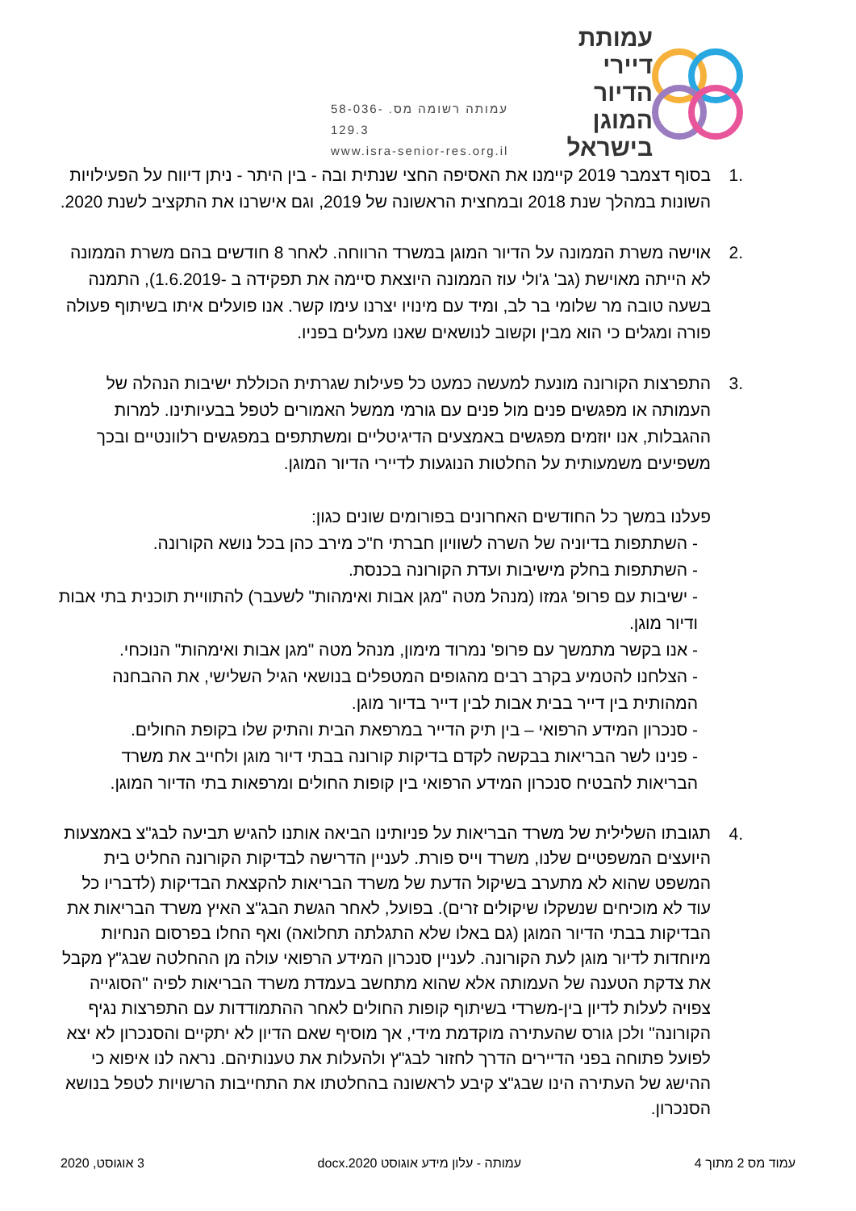עמותת דיירי
הדיור המוגן
בישראל
עמותה רשומה מס. 58-036-129.3
www.isra-senior-res.org.il
.1 בסוף דצמבר 2019 קיימנו את האסיפה החצי שנתית ובה - בין היתר - ניתן דיווח על הפעילויות השונות במהלך שנת 2018 ובמחצית הראשונה של 2019, וגם אישרנו את התקציב לשנת 2020.
.2 אוישה משרת הממונה על הדיור המוגן במשרד הרווחה. לאחר 8 חודשים בהם משרת הממונה לא הייתה מאוישת (גב' ג'ולי עוז הממונה היוצאת סיימה את תפקידה ב -1.6.2019), התמנה בשעה טובה מר שלומי בר לב, ומיד עם מינויו יצרנו עימו קשר. אנו פועלים איתו בשיתוף פעולה פורה ומגלים כי הוא מבין וקשוב לנושאים שאנו מעלים בפניו.
.3 התפרצות הקורונה מונעת למעשה כמעט כל פעילות שגרתית הכוללת ישיבות הנהלה של העמותה או מפגשים פנים מול פנים עם גורמי ממשל האמורים לטפל בבעיותינו. למרות ההגבלות, אנו יוזמים מפגשים באמצעים הדיגיטליים ומשתתפים במפגשים רלוונטיים ובכך משפיעים משמעותית על החלטות הנוגעות לדיירי הדיור המוגן.
פעלנו במשך כל החודשים האחרונים בפורומים שונים כגון:
- השתתפות בדיוניה של השרה לשוויון חברתי ח"כ מירב כהן בכל נושא הקורונה.
- השתתפות בחלק מישיבות ועדת הקורונה בכנסת.
- ישיבות עם פרופ' גמזו (מנהל מטה "מגן אבות ואימהות" לשעבר) להתוויית תוכנית בתי אבות ודיור מוגן.
- אנו בקשר מתמשך עם פרופ' נמרוד מימון, מנהל מטה "מגן אבות ואימהות" הנוכחי.
- הצלחנו להטמיע בקרב רבים מהגופים המטפלים בנושאי הגיל השלישי, את ההבחנה המהותית בין דייר בבית אבות לבין דייר בדיור מוגן.
- סנכרון המידע הרפואי – בין תיק הדייר במרפאת הבית והתיק שלו בקופת החולים.
- פנינו לשר הבריאות בבקשה לקדם בדיקות קורונה בבתי דיור מוגן ולחייב את משרד הבריאות להבטיח סנכרון המידע הרפואי בין קופות החולים ומרפאות בתי הדיור המוגן.
.4
תגובתו השלילית של משרד הבריאות על פניותינו הביאה אותנו להגיש תביעה לבג"צ באמצעות היועצים המשפטיים שלנו, משרד וייס פורת. לעניין הדרישה לבדיקות הקורונה החליט בית המשפט שהוא לא מתערב בשיקול הדעת של משרד הבריאות להקצאת הבדיקות (לדבריו כל עוד לא מוכיחים שנשקלו שיקולים זרים). בפועל, לאחר הגשת הבג"צ האיץ משרד הבריאות את הבדיקות בבתי הדיור המוגן (גם באלו שלא התגלתה תחלואה) ואף החלו בפרסום הנחיות מיוחדות לדיור מוגן לעת הקורונה. לעניין סנכרון המידע הרפואי עולה מן ההחלטה שבג"ץ מקבל את צדקת הטענה של העמותה אלא שהוא מתחשב בעמדת משרד הבריאות לפיה "הסוגייה צפויה לעלות לדיון בין-משרדי בשיתוף קופות החולים לאחר ההתמודדות עם התפרצות נגיף הקורונה" ולכן גורס שהעתירה מוקדמת מידי, אך מוסיף שאם הדיון לא יתקיים והסנכרון לא יצא לפועל פתוחה בפני הדיירים הדרך לחזור לבג"ץ ולהעלות את טענותיהם. נראה לנו איפוא כי ההישג של העתירה הינו שבג"צ קיבע לראשונה בהחלטתו את התחייבות הרשויות לטפל בנושא הסנכרון.
עמוד מס 2 מתוך 4 עמותה - עלון מידע אוגוסט 2020.docx 3 אוגוסט, 2020